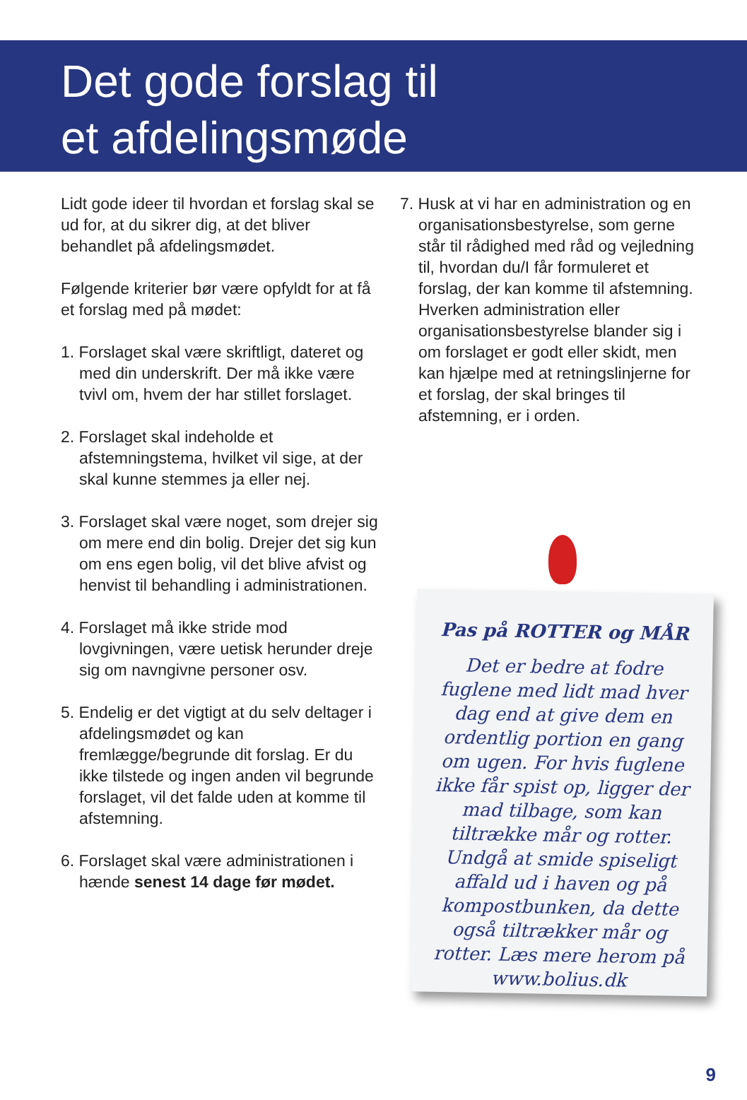Det gode forslag til
et afdelingsmøde
Lidt gode ideer til hvordan et forslag skal se ud for, at du sikrer dig, at det bliver behandlet på afdelingsmødet.
Følgende kriterier bør være opfyldt for at få et forslag med på mødet:
1. Forslaget skal være skriftligt, dateret og med din underskrift. Der må ikke være tvivl om, hvem der har stillet forslaget.
2. Forslaget skal indeholde et afstemningstema, hvilket vil sige, at der skal kunne stemmes ja eller nej.
3. Forslaget skal være noget, som drejer sig om mere end din bolig. Drejer det sig kun om ens egen bolig, vil det blive afvist og henvist til behandling i administrationen.
4. Forslaget må ikke stride mod lovgivningen, være uetisk herunder dreje sig om navngivne personer osv.
5. Endelig er det vigtigt at du selv deltager i afdelingsmødet og kan fremlægge/begrunde dit forslag. Er du ikke tilstede og ingen anden vil begrunde forslaget, vil det falde uden at komme til afstemning.
6. Forslaget skal være administrationen i hænde senest 14 dage før mødet.
7. Husk at vi har en administration og en organisationsbestyrelse, som gerne står til rådighed med råd og vejledning til, hvordan du/I får formuleret et forslag, der kan komme til afstemning. Hverken administration eller organisationsbestyrelse blander sig i om forslaget er godt eller skidt, men kan hjælpe med at retningslinjerne for et forslag, der skal bringes til afstemning, er i orden.
Pas på ROTTER og MÅR
Det er bedre at fodre fuglene med lidt mad hver dag end at give dem en ordentlig portion en gang om ugen. For hvis fuglene ikke får spist op, ligger der mad tilbage, som kan tiltrække mår og rotter. Undgå at smide spiseligt affald ud i haven og på kompostbunken, da dette også tiltrækker mår og rotter. Læs mere herom på www.bolius.dk
9